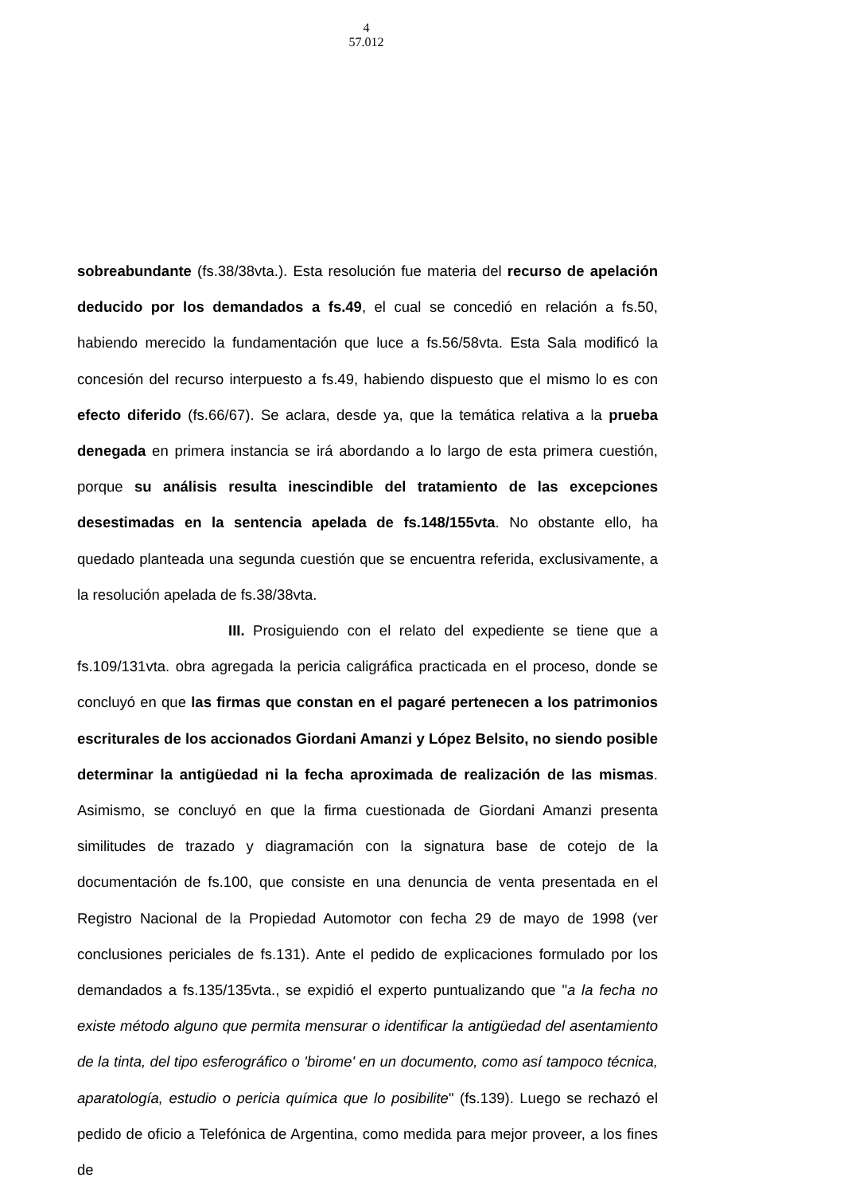4
57.012
sobreabundante (fs.38/38vta.). Esta resolución fue materia del recurso de apelación deducido por los demandados a fs.49, el cual se concedió en relación a fs.50, habiendo merecido la fundamentación que luce a fs.56/58vta. Esta Sala modificó la concesión del recurso interpuesto a fs.49, habiendo dispuesto que el mismo lo es con efecto diferido (fs.66/67). Se aclara, desde ya, que la temática relativa a la prueba denegada en primera instancia se irá abordando a lo largo de esta primera cuestión, porque su análisis resulta inescindible del tratamiento de las excepciones desestimadas en la sentencia apelada de fs.148/155vta. No obstante ello, ha quedado planteada una segunda cuestión que se encuentra referida, exclusivamente, a la resolución apelada de fs.38/38vta.
III. Prosiguiendo con el relato del expediente se tiene que a fs.109/131vta. obra agregada la pericia caligráfica practicada en el proceso, donde se concluyó en que las firmas que constan en el pagaré pertenecen a los patrimonios escriturales de los accionados Giordani Amanzi y López Belsito, no siendo posible determinar la antigüedad ni la fecha aproximada de realización de las mismas. Asimismo, se concluyó en que la firma cuestionada de Giordani Amanzi presenta similitudes de trazado y diagramación con la signatura base de cotejo de la documentación de fs.100, que consiste en una denuncia de venta presentada en el Registro Nacional de la Propiedad Automotor con fecha 29 de mayo de 1998 (ver conclusiones periciales de fs.131). Ante el pedido de explicaciones formulado por los demandados a fs.135/135vta., se expidió el experto puntualizando que "a la fecha no existe método alguno que permita mensurar o identificar la antigüedad del asentamiento de la tinta, del tipo esferográfico o 'birome' en un documento, como así tampoco técnica, aparatología, estudio o pericia química que lo posibilite" (fs.139). Luego se rechazó el pedido de oficio a Telefónica de Argentina, como medida para mejor proveer, a los fines de